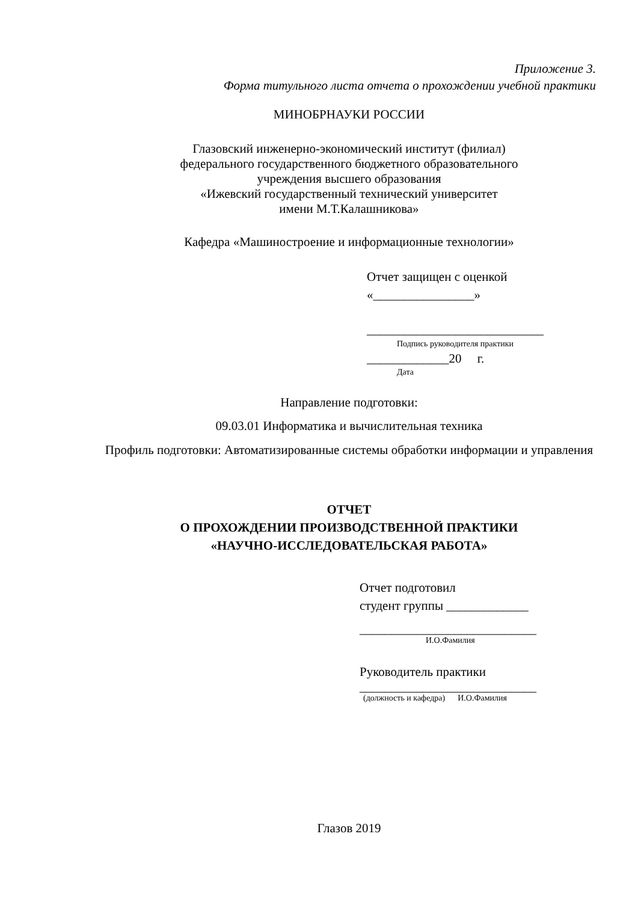Приложение 3.
Форма титульного листа отчета о прохождении учебной практики
МИНОБРНАУКИ РОССИИ
Глазовский инженерно-экономический институт (филиал)
федерального государственного бюджетного образовательного
учреждения высшего образования
«Ижевский государственный технический университет
имени М.Т.Калашникова»
Кафедра «Машиностроение и информационные технологии»
Отчет защищен с оценкой
«________________»
____________________________
Подпись руководителя практики
_____________20 г.
Дата
Направление подготовки:
09.03.01 Информатика и вычислительная техника
Профиль подготовки: Автоматизированные системы обработки информации и управления
ОТЧЕТ
О ПРОХОЖДЕНИИ ПРОИЗВОДСТВЕННОЙ ПРАКТИКИ
«НАУЧНО-ИССЛЕДОВАТЕЛЬСКАЯ РАБОТА»
Отчет подготовил
студент группы _____________
____________________________
И.О.Фамилия
Руководитель практики
____________________________
(должность и кафедра) И.О.Фамилия
Глазов 2019